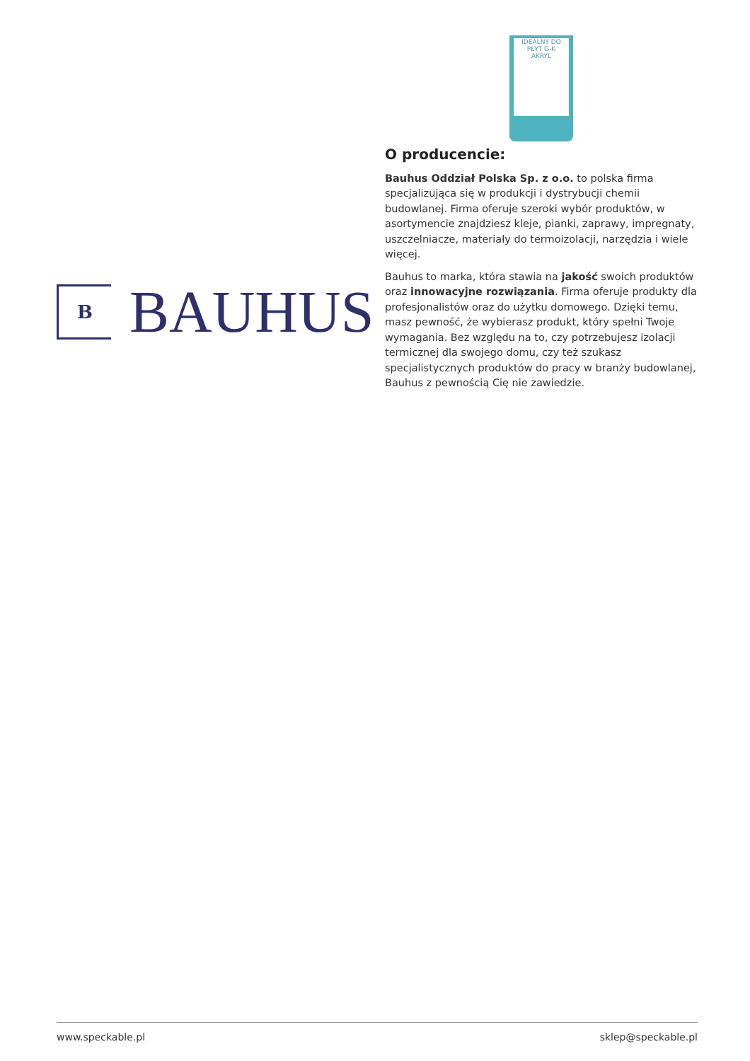IDEALNY DO PŁYT G-K
AKRYL
B
BAUHUS
O producencie:
Bauhus Oddział Polska Sp. z o.o. to polska firma specjalizująca się w produkcji i dystrybucji chemii budowlanej. Firma oferuje szeroki wybór produktów, w asortymencie znajdziesz kleje, pianki, zaprawy, impregnaty, uszczelniacze, materiały do termoizolacji, narzędzia i wiele więcej.
Bauhus to marka, która stawia na jakość swoich produktów oraz innowacyjne rozwiązania. Firma oferuje produkty dla profesjonalistów oraz do użytku domowego. Dzięki temu, masz pewność, że wybierasz produkt, który spełni Twoje wymagania. Bez względu na to, czy potrzebujesz izolacji termicznej dla swojego domu, czy też szukasz specjalistycznych produktów do pracy w branży budowlanej, Bauhus z pewnością Cię nie zawiedzie.
www.speckable.pl sklep@speckable.pl